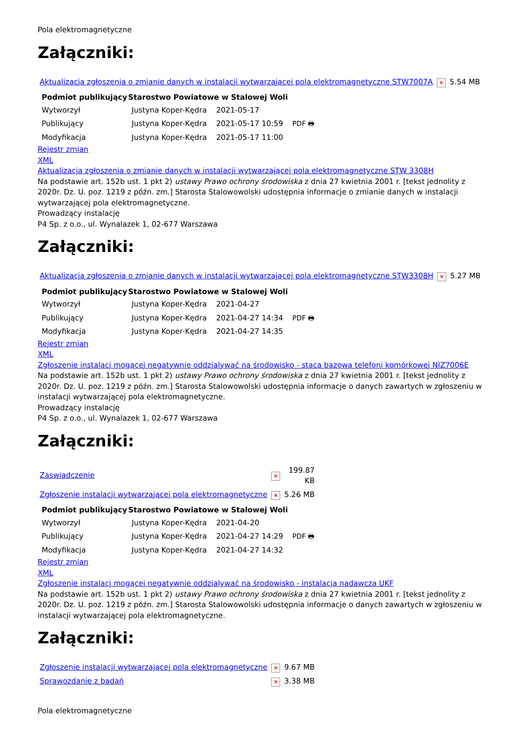Pola elektromagnetyczne
Załączniki:
| Aktualizacja zgłoszenia o zmianie danych w instalacji wytwarzającej pola elektromagnetyczne STW7007A | × | 5.54 MB |
| Podmiot publikujący | Starostwo Powiatowe w Stalowej Woli | | |
| Wytworzył | Justyna Koper-Kędra | 2021-05-17 | PDF 🖶 |
| Publikujący | Justyna Koper-Kędra | 2021-05-17 10:59 | |
| Modyfikacja | Justyna Koper-Kędra | 2021-05-17 11:00 | |
Rejestr zmian
XML
Aktualizacja zgłoszenia o zmianie danych w instalacji wytwarzającej pola elektromagnetyczne STW 3308H
Na podstawie art. 152b ust. 1 pkt 2) ustawy Prawo ochrony środowiska z dnia 27 kwietnia 2001 r. [tekst jednolity z 2020r. Dz. U. poz. 1219 z późn. zm.] Starosta Stalowowolski udostępnia informacje o zmianie danych w instalacji wytwarzającej pola elektromagnetyczne.
Prowadzący instalację
P4 Sp. z o.o., ul. Wynalazek 1, 02-677 Warszawa
Załączniki:
| Aktualizacja zgłoszenia o zmianie danych w instalacji wytwarzającej pola elektromagnetyczne STW3308H | × | 5.27 MB |
| Podmiot publikujący | Starostwo Powiatowe w Stalowej Woli | | |
| Wytworzył | Justyna Koper-Kędra | 2021-04-27 | PDF 🖶 |
| Publikujący | Justyna Koper-Kędra | 2021-04-27 14:34 | |
| Modyfikacja | Justyna Koper-Kędra | 2021-04-27 14:35 | |
Rejestr zmian
XML
Zgłoszenie instalacj mogącej negatywnie oddzialywać na środowisko - staca bazowa telefoni komórkowej NIZ7006E
Na podstawie art. 152b ust. 1 pkt 2) ustawy Prawo ochrony środowiska z dnia 27 kwietnia 2001 r. [tekst jednolity z 2020r. Dz. U. poz. 1219 z późn. zm.] Starosta Stalowowolski udostępnia informacje o danych zawartych w zgłoszeniu w instalacji wytwarzającej pola elektromagnetyczne.
Prowadzący instalację
P4 Sp. z o.o., ul. Wynalazek 1, 02-677 Warszawa
Załączniki:
| Zaswiadczenie | × | 199.87 KB |
| Zgłoszenie instalacji wytwarzającej pola elektromagnetyczne | × | 5.26 MB |
| Podmiot publikujący | Starostwo Powiatowe w Stalowej Woli | | |
| Wytworzył | Justyna Koper-Kędra | 2021-04-20 | PDF 🖶 |
| Publikujący | Justyna Koper-Kędra | 2021-04-27 14:29 | |
| Modyfikacja | Justyna Koper-Kędra | 2021-04-27 14:32 | |
Rejestr zmian
XML
Zgłoszenie instalacj mogącej negatywnie oddzialywać na środowisko - instalacja nadawcza UKF
Na podstawie art. 152b ust. 1 pkt 2) ustawy Prawo ochrony środowiska z dnia 27 kwietnia 2001 r. [tekst jednolity z 2020r. Dz. U. poz. 1219 z późn. zm.] Starosta Stalowowolski udostępnia informacje o danych zawartych w zgłoszeniu w instalacji wytwarzającej pola elektromagnetyczne.
Załączniki:
| Zgłoszenie instalacji wytwarzającej pola elektromagnetyczne | × | 9.67 MB |
| Sprawozdanie z badań | × | 3.38 MB |
Pola elektromagnetyczne